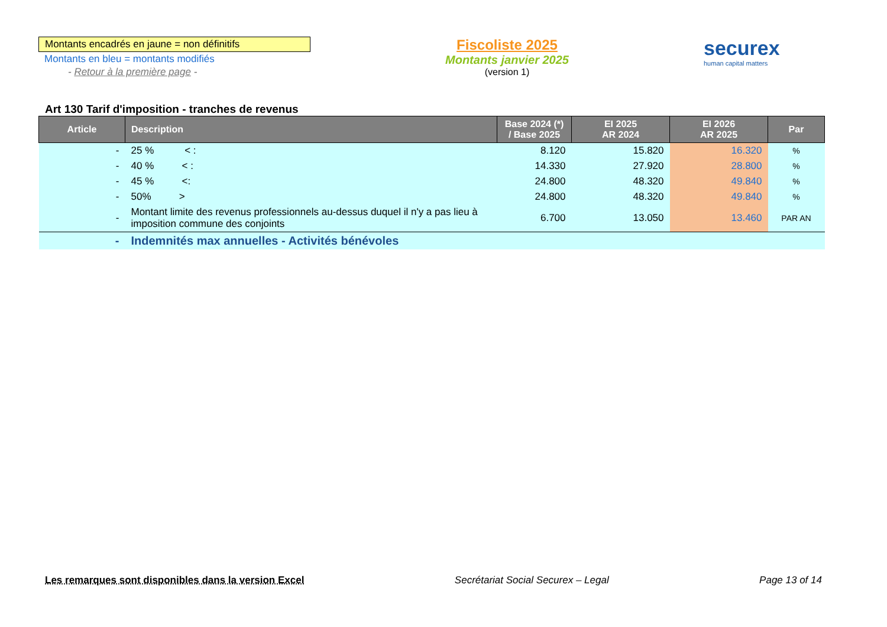Montants encadrés en jaune = non définitifs
Montants en bleu = montants modifiés
- Retour à la première page -
Fiscoliste 2025
Montants janvier 2025
(version 1)
securex
human capital matters
Art 130 Tarif d'imposition - tranches de revenus
| Article | Description | Base 2024 (*) / Base 2025 | EI 2025 AR 2024 | EI 2026 AR 2025 | Par |
| --- | --- | --- | --- | --- | --- |
| - | 25 % < : | 8.120 | 15.820 | 16.320 | % |
| - | 40 % < : | 14.330 | 27.920 | 28.800 | % |
| - | 45 % <: | 24.800 | 48.320 | 49.840 | % |
| - | 50% > | 24.800 | 48.320 | 49.840 | % |
| - | Montant limite des revenus professionnels au-dessus duquel il n'y a pas lieu à imposition commune des conjoints | 6.700 | 13.050 | 13.460 | PAR AN |
| - | Indemnités max annuelles - Activités bénévoles | | | | |
Les remarques sont disponibles dans la version Excel Secrétariat Social Securex – Legal Page 13 of 14